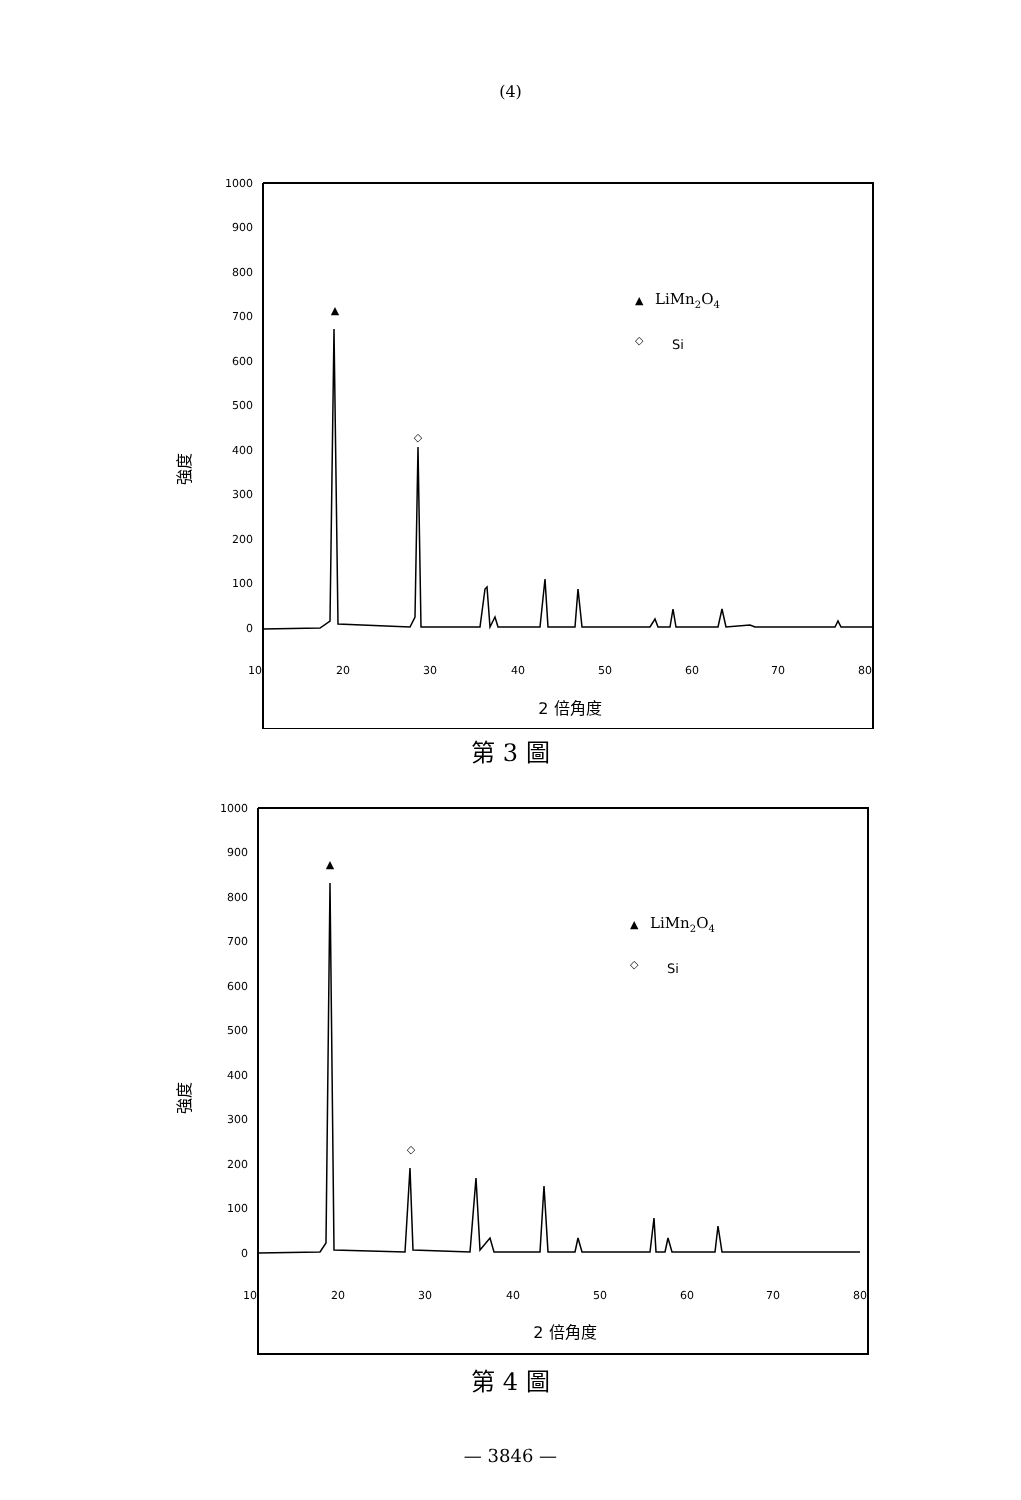(4)
1000
900
800
700
600
500
400
300
200
100
0
10
20
30
40
50
60
70
80
▲
◇
▲
LiMn2O4
◇
Si
強度
2 倍角度
第 3 圖
1000
900
800
700
600
500
400
300
200
100
0
10
20
30
40
50
60
70
80
▲
◇
▲
LiMn2O4
◇
Si
強度
2 倍角度
第 4 圖
— 3846 —